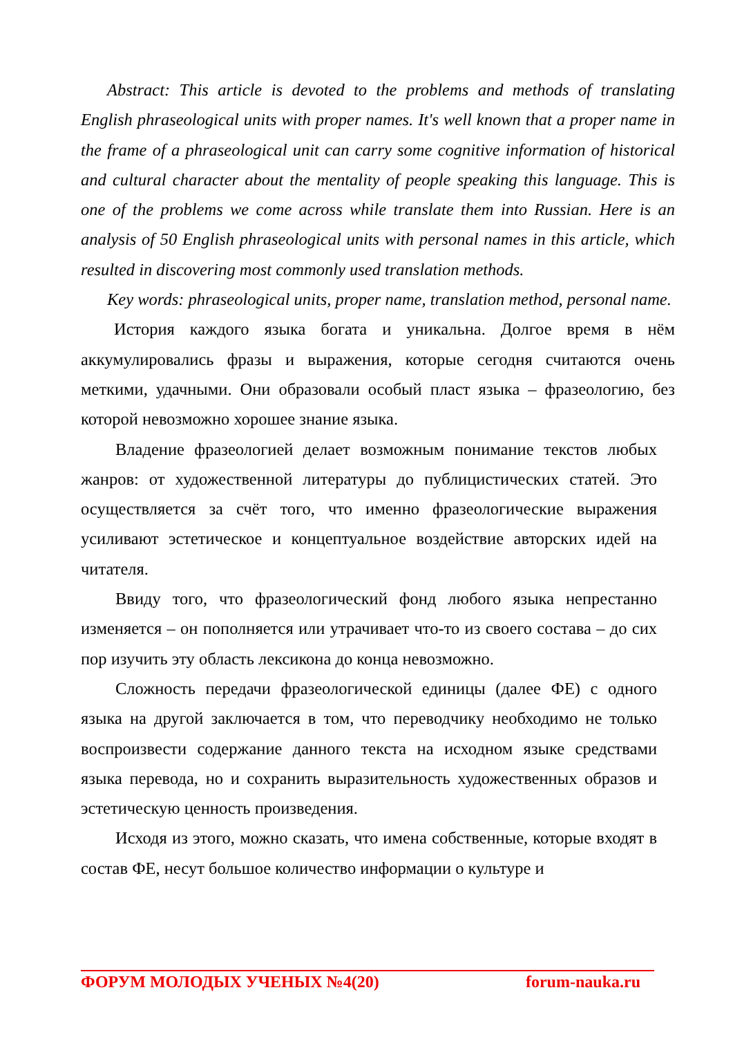Abstract: This article is devoted to the problems and methods of translating English phraseological units with proper names. It's well known that a proper name in the frame of a phraseological unit can carry some cognitive information of historical and cultural character about the mentality of people speaking this language. This is one of the problems we come across while translate them into Russian. Here is an analysis of 50 English phraseological units with personal names in this article, which resulted in discovering most commonly used translation methods.
Key words: phraseological units, proper name, translation method, personal name.
История каждого языка богата и уникальна. Долгое время в нём аккумулировались фразы и выражения, которые сегодня считаются очень меткими, удачными. Они образовали особый пласт языка – фразеологию, без которой невозможно хорошее знание языка.
Владение фразеологией делает возможным понимание текстов любых жанров: от художественной литературы до публицистических статей. Это осуществляется за счёт того, что именно фразеологические выражения усиливают эстетическое и концептуальное воздействие авторских идей на читателя.
Ввиду того, что фразеологический фонд любого языка непрестанно изменяется – он пополняется или утрачивает что-то из своего состава – до сих пор изучить эту область лексикона до конца невозможно.
Сложность передачи фразеологической единицы (далее ФЕ) с одного языка на другой заключается в том, что переводчику необходимо не только воспроизвести содержание данного текста на исходном языке средствами языка перевода, но и сохранить выразительность художественных образов и эстетическую ценность произведения.
Исходя из этого, можно сказать, что имена собственные, которые входят в состав ФЕ, несут большое количество информации о культуре и
ФОРУМ МОЛОДЫХ УЧЕНЫХ №4(20) forum-nauka.ru